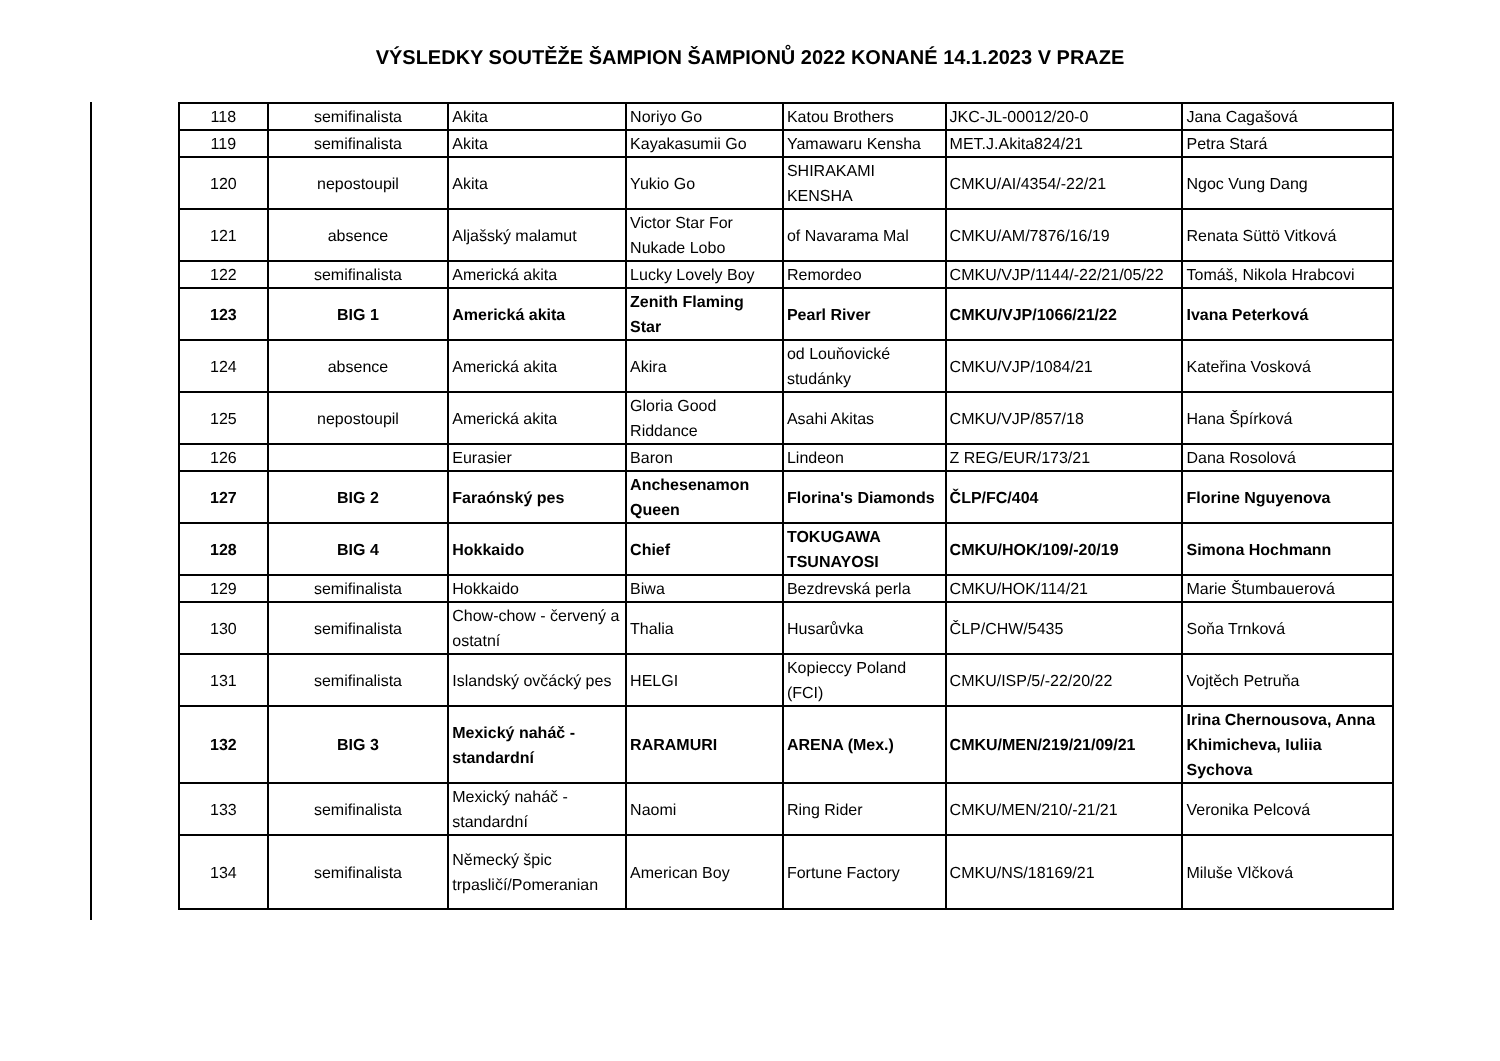VÝSLEDKY SOUTĚŽE ŠAMPION ŠAMPIONŮ 2022 KONANÉ 14.1.2023 V PRAZE
| 118 | semifinalista | Akita | Noriyo Go | Katou Brothers | JKC-JL-00012/20-0 | Jana Cagašová |
| 119 | semifinalista | Akita | Kayakasumii Go | Yamawaru Kensha | MET.J.Akita824/21 | Petra Stará |
| 120 | nepostoupil | Akita | Yukio Go | SHIRAKAMI KENSHA | CMKU/AI/4354/-22/21 | Ngoc Vung Dang |
| 121 | absence | Aljašský malamut | Victor Star For Nukade Lobo | of Navarama Mal | CMKU/AM/7876/16/19 | Renata Süttö Vitková |
| 122 | semifinalista | Americká akita | Lucky Lovely Boy | Remordeo | CMKU/VJP/1144/-22/21/05/22 | Tomáš, Nikola Hrabcovi |
| 123 | BIG 1 | Americká akita | Zenith Flaming Star | Pearl River | CMKU/VJP/1066/21/22 | Ivana Peterková |
| 124 | absence | Americká akita | Akira | od Louňovické studánky | CMKU/VJP/1084/21 | Kateřina Vosková |
| 125 | nepostoupil | Americká akita | Gloria Good Riddance | Asahi Akitas | CMKU/VJP/857/18 | Hana Špírková |
| 126 | | Eurasier | Baron | Lindeon | Z REG/EUR/173/21 | Dana Rosolová |
| 127 | BIG 2 | Faraónský pes | Anchesenamon Queen | Florina's Diamonds | ČLP/FC/404 | Florine Nguyenova |
| 128 | BIG 4 | Hokkaido | Chief | TOKUGAWA TSUNAYOSI | CMKU/HOK/109/-20/19 | Simona Hochmann |
| 129 | semifinalista | Hokkaido | Biwa | Bezdrevská perla | CMKU/HOK/114/21 | Marie Štumbauerová |
| 130 | semifinalista | Chow-chow - červený a ostatní | Thalia | Husarůvka | ČLP/CHW/5435 | Soňa Trnková |
| 131 | semifinalista | Islandský ovčácký pes | HELGI | Kopieccy Poland (FCI) | CMKU/ISP/5/-22/20/22 | Vojtěch Petruňa |
| 132 | BIG 3 | Mexický naháč - standardní | RARAMURI | ARENA (Mex.) | CMKU/MEN/219/21/09/21 | Irina Chernousova, Anna Khimicheva, Iuliia Sychova |
| 133 | semifinalista | Mexický naháč - standardní | Naomi | Ring Rider | CMKU/MEN/210/-21/21 | Veronika Pelcová |
| 134 | semifinalista | Německý špic trpasličí/Pomeranian | American Boy | Fortune Factory | CMKU/NS/18169/21 | Miluše Vlčková |